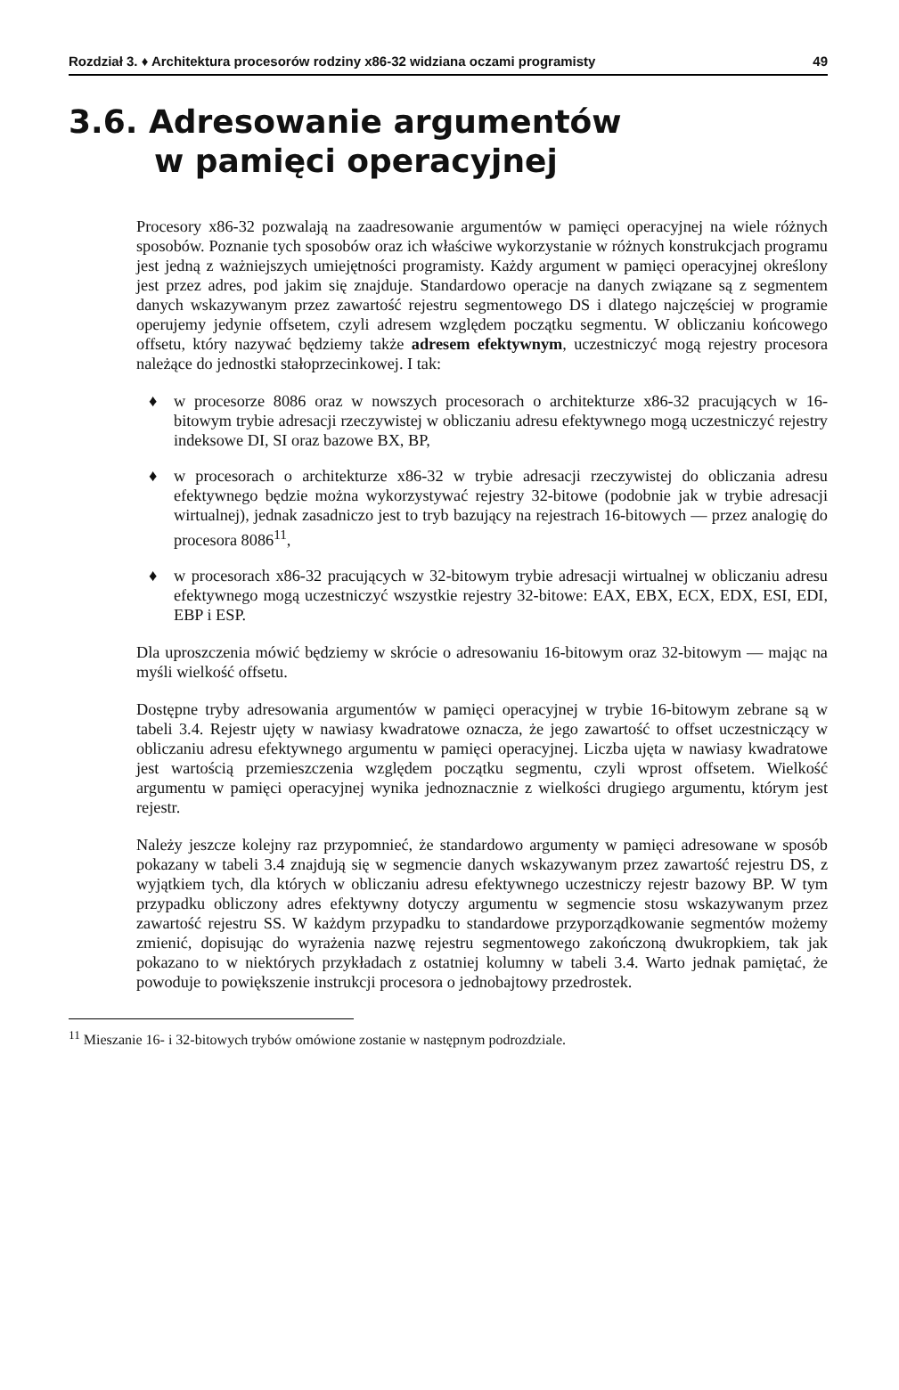Rozdział 3. ♦ Architektura procesorów rodziny x86-32 widziana oczami programisty 49
3.6. Adresowanie argumentów
w pamięci operacyjnej
Procesory x86-32 pozwalają na zaadresowanie argumentów w pamięci operacyjnej na wiele różnych sposobów. Poznanie tych sposobów oraz ich właściwe wykorzystanie w różnych konstrukcjach programu jest jedną z ważniejszych umiejętności programisty. Każdy argument w pamięci operacyjnej określony jest przez adres, pod jakim się znajduje. Standardowo operacje na danych związane są z segmentem danych wskazywanym przez zawartość rejestru segmentowego DS i dlatego najczęściej w programie operujemy jedynie offsetem, czyli adresem względem początku segmentu. W obliczaniu końcowego offsetu, który nazywać będziemy także adresem efektywnym, uczestniczyć mogą rejestry procesora należące do jednostki stałoprzecinkowej. I tak:
♦ w procesorze 8086 oraz w nowszych procesorach o architekturze x86-32 pracujących w 16-bitowym trybie adresacji rzeczywistej w obliczaniu adresu efektywnego mogą uczestniczyć rejestry indeksowe DI, SI oraz bazowe BX, BP,
♦ w procesorach o architekturze x86-32 w trybie adresacji rzeczywistej do obliczania adresu efektywnego będzie można wykorzystywać rejestry 32-bitowe (podobnie jak w trybie adresacji wirtualnej), jednak zasadniczo jest to tryb bazujący na rejestrach 16-bitowych — przez analogię do procesora 8086<sup>11</sup>,
♦ w procesorach x86-32 pracujących w 32-bitowym trybie adresacji wirtualnej w obliczaniu adresu efektywnego mogą uczestniczyć wszystkie rejestry 32-bitowe: EAX, EBX, ECX, EDX, ESI, EDI, EBP i ESP.
Dla uproszczenia mówić będziemy w skrócie o adresowaniu 16-bitowym oraz 32-bitowym — mając na myśli wielkość offsetu.
Dostępne tryby adresowania argumentów w pamięci operacyjnej w trybie 16-bitowym zebrane są w tabeli 3.4. Rejestr ujęty w nawiasy kwadratowe oznacza, że jego zawartość to offset uczestniczący w obliczaniu adresu efektywnego argumentu w pamięci operacyjnej. Liczba ujęta w nawiasy kwadratowe jest wartością przemieszczenia względem początku segmentu, czyli wprost offsetem. Wielkość argumentu w pamięci operacyjnej wynika jednoznacznie z wielkości drugiego argumentu, którym jest rejestr.
Należy jeszcze kolejny raz przypomnieć, że standardowo argumenty w pamięci adresowane w sposób pokazany w tabeli 3.4 znajdują się w segmencie danych wskazywanym przez zawartość rejestru DS, z wyjątkiem tych, dla których w obliczaniu adresu efektywnego uczestniczy rejestr bazowy BP. W tym przypadku obliczony adres efektywny dotyczy argumentu w segmencie stosu wskazywanym przez zawartość rejestru SS. W każdym przypadku to standardowe przyporządkowanie segmentów możemy zmienić, dopisując do wyrażenia nazwę rejestru segmentowego zakończoną dwukropkiem, tak jak pokazano to w niektórych przykładach z ostatniej kolumny w tabeli 3.4. Warto jednak pamiętać, że powoduje to powiększenie instrukcji procesora o jednobajtowy przedrostek.
<sup>11</sup> Mieszanie 16- i 32-bitowych trybów omówione zostanie w następnym podrozdziale.